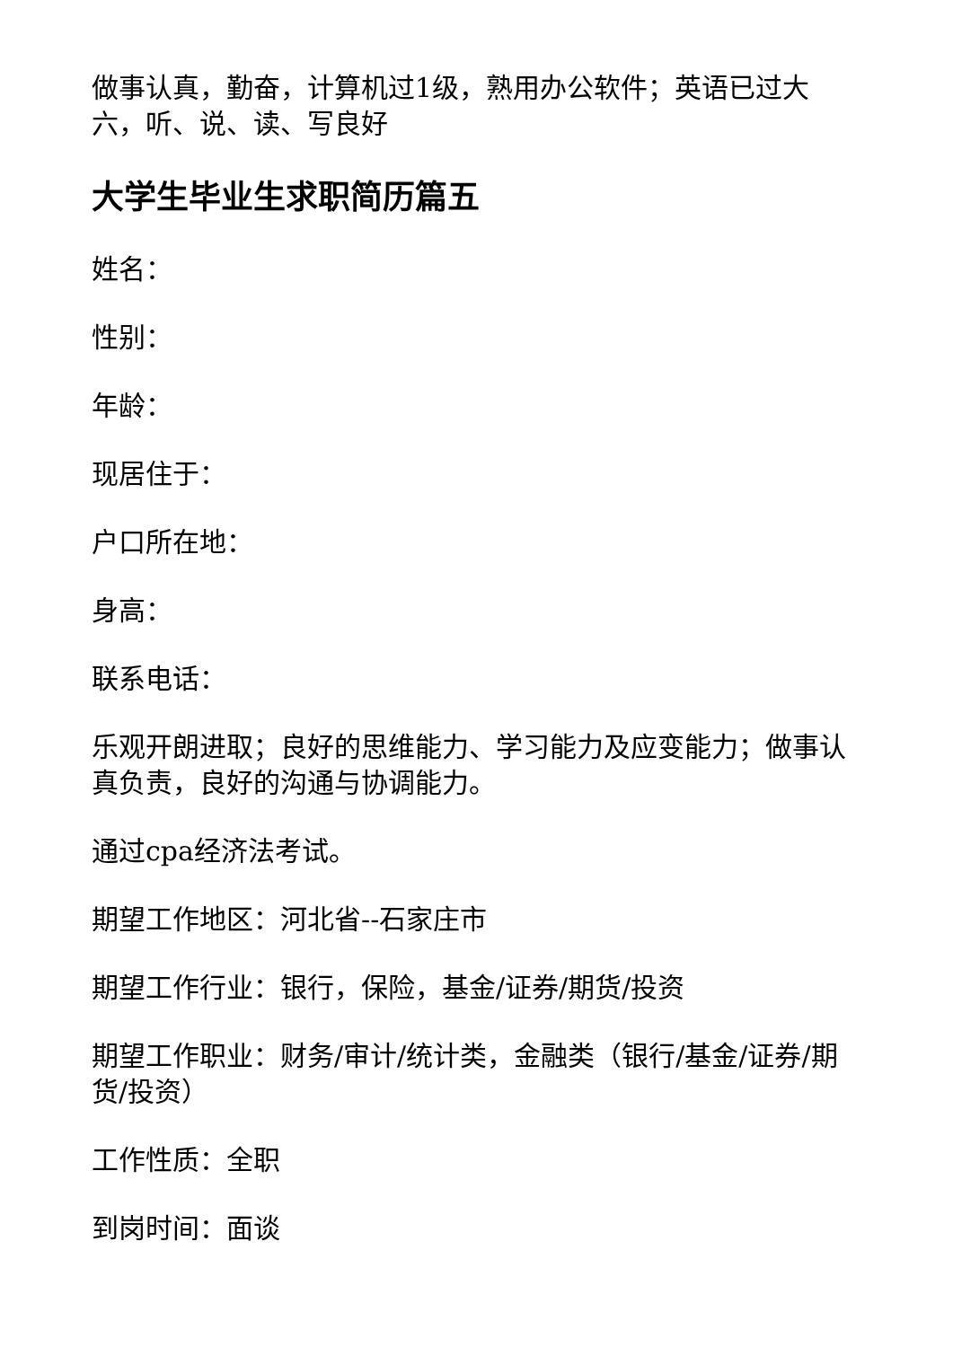做事认真，勤奋，计算机过1级，熟用办公软件；英语已过大六，听、说、读、写良好
大学生毕业生求职简历篇五
姓名：
性别：
年龄：
现居住于：
户口所在地：
身高：
联系电话：
乐观开朗进取；良好的思维能力、学习能力及应变能力；做事认真负责，良好的沟通与协调能力。
通过cpa经济法考试。
期望工作地区：河北省--石家庄市
期望工作行业：银行，保险，基金/证券/期货/投资
期望工作职业：财务/审计/统计类，金融类（银行/基金/证券/期货/投资）
工作性质：全职
到岗时间：面谈